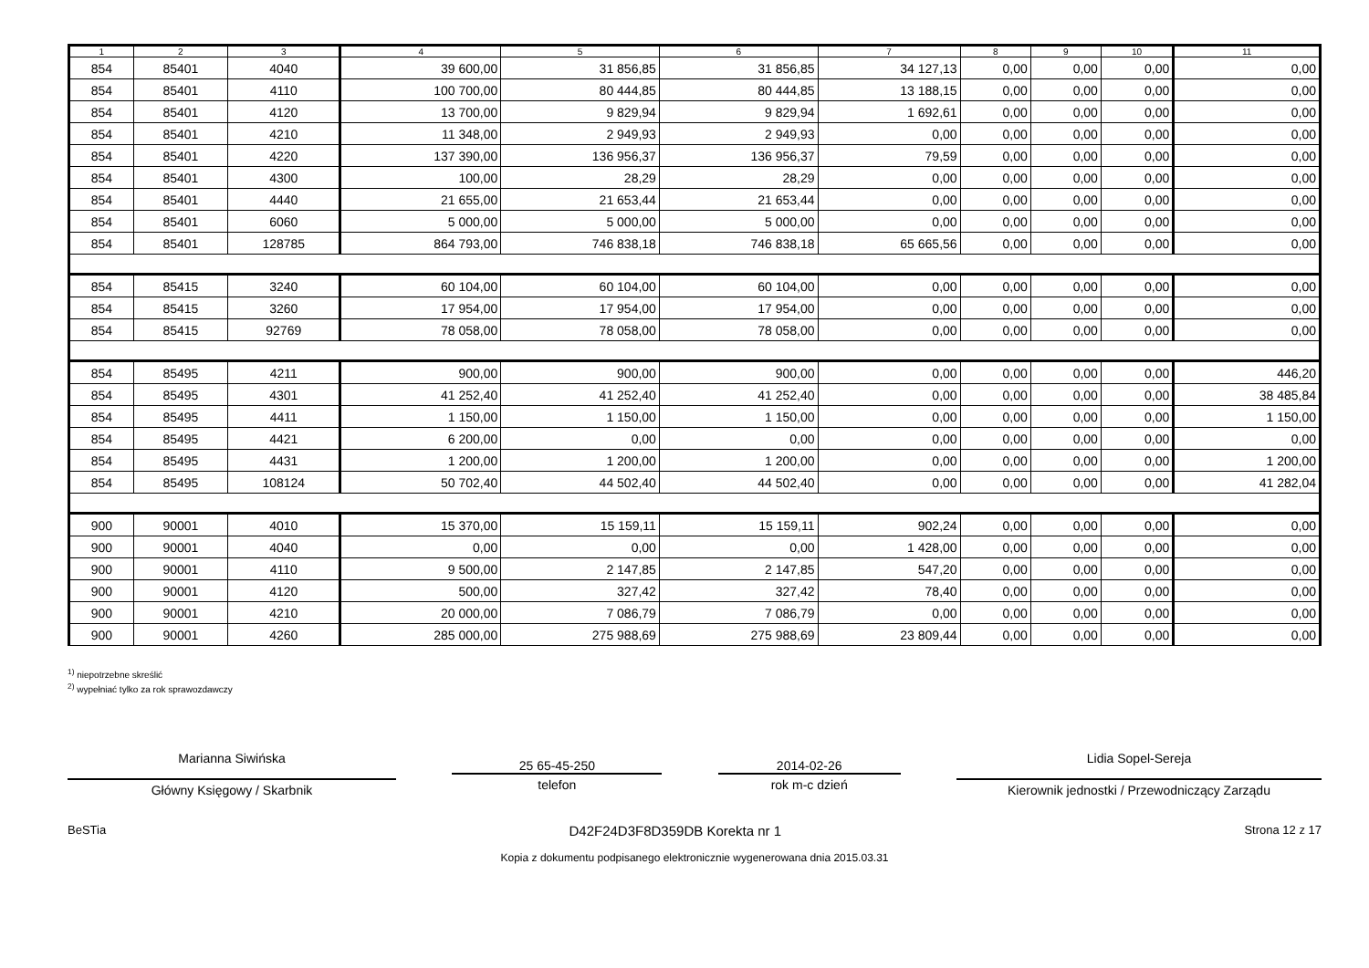| 1 | 2 | 3 | 4 | 5 | 6 | 7 | 8 | 9 | 10 | 11 |
| --- | --- | --- | --- | --- | --- | --- | --- | --- | --- | --- |
| 854 | 85401 | 4040 | 39 600,00 | 31 856,85 | 31 856,85 | 34 127,13 | 0,00 | 0,00 | 0,00 | 0,00 |
| 854 | 85401 | 4110 | 100 700,00 | 80 444,85 | 80 444,85 | 13 188,15 | 0,00 | 0,00 | 0,00 | 0,00 |
| 854 | 85401 | 4120 | 13 700,00 | 9 829,94 | 9 829,94 | 1 692,61 | 0,00 | 0,00 | 0,00 | 0,00 |
| 854 | 85401 | 4210 | 11 348,00 | 2 949,93 | 2 949,93 | 0,00 | 0,00 | 0,00 | 0,00 | 0,00 |
| 854 | 85401 | 4220 | 137 390,00 | 136 956,37 | 136 956,37 | 79,59 | 0,00 | 0,00 | 0,00 | 0,00 |
| 854 | 85401 | 4300 | 100,00 | 28,29 | 28,29 | 0,00 | 0,00 | 0,00 | 0,00 | 0,00 |
| 854 | 85401 | 4440 | 21 655,00 | 21 653,44 | 21 653,44 | 0,00 | 0,00 | 0,00 | 0,00 | 0,00 |
| 854 | 85401 | 6060 | 5 000,00 | 5 000,00 | 5 000,00 | 0,00 | 0,00 | 0,00 | 0,00 | 0,00 |
| 854 | 85401 | 128785 | 864 793,00 | 746 838,18 | 746 838,18 | 65 665,56 | 0,00 | 0,00 | 0,00 | 0,00 |
| 854 | 85415 | 3240 | 60 104,00 | 60 104,00 | 60 104,00 | 0,00 | 0,00 | 0,00 | 0,00 | 0,00 |
| 854 | 85415 | 3260 | 17 954,00 | 17 954,00 | 17 954,00 | 0,00 | 0,00 | 0,00 | 0,00 | 0,00 |
| 854 | 85415 | 92769 | 78 058,00 | 78 058,00 | 78 058,00 | 0,00 | 0,00 | 0,00 | 0,00 | 0,00 |
| 854 | 85495 | 4211 | 900,00 | 900,00 | 900,00 | 0,00 | 0,00 | 0,00 | 0,00 | 446,20 |
| 854 | 85495 | 4301 | 41 252,40 | 41 252,40 | 41 252,40 | 0,00 | 0,00 | 0,00 | 0,00 | 38 485,84 |
| 854 | 85495 | 4411 | 1 150,00 | 1 150,00 | 1 150,00 | 0,00 | 0,00 | 0,00 | 0,00 | 1 150,00 |
| 854 | 85495 | 4421 | 6 200,00 | 0,00 | 0,00 | 0,00 | 0,00 | 0,00 | 0,00 | 0,00 |
| 854 | 85495 | 4431 | 1 200,00 | 1 200,00 | 1 200,00 | 0,00 | 0,00 | 0,00 | 0,00 | 1 200,00 |
| 854 | 85495 | 108124 | 50 702,40 | 44 502,40 | 44 502,40 | 0,00 | 0,00 | 0,00 | 0,00 | 41 282,04 |
| 900 | 90001 | 4010 | 15 370,00 | 15 159,11 | 15 159,11 | 902,24 | 0,00 | 0,00 | 0,00 | 0,00 |
| 900 | 90001 | 4040 | 0,00 | 0,00 | 0,00 | 1 428,00 | 0,00 | 0,00 | 0,00 | 0,00 |
| 900 | 90001 | 4110 | 9 500,00 | 2 147,85 | 2 147,85 | 547,20 | 0,00 | 0,00 | 0,00 | 0,00 |
| 900 | 90001 | 4120 | 500,00 | 327,42 | 327,42 | 78,40 | 0,00 | 0,00 | 0,00 | 0,00 |
| 900 | 90001 | 4210 | 20 000,00 | 7 086,79 | 7 086,79 | 0,00 | 0,00 | 0,00 | 0,00 | 0,00 |
| 900 | 90001 | 4260 | 285 000,00 | 275 988,69 | 275 988,69 | 23 809,44 | 0,00 | 0,00 | 0,00 | 0,00 |
<sup>1)</sup> niepotrzebne skreślić
<sup>2)</sup> wypełniać tylko za rok sprawozdawczy
Marianna Siwińska
Główny Księgowy / Skarbnik
25 65-45-250
telefon
2014-02-26
rok m-c dzień
Lidia Sopel-Sereja
Kierownik jednostki / Przewodniczący Zarządu
BeSTia D42F24D3F8D359DB Korekta nr 1 Strona 12 z 17
Kopia z dokumentu podpisanego elektronicznie wygenerowana dnia 2015.03.31